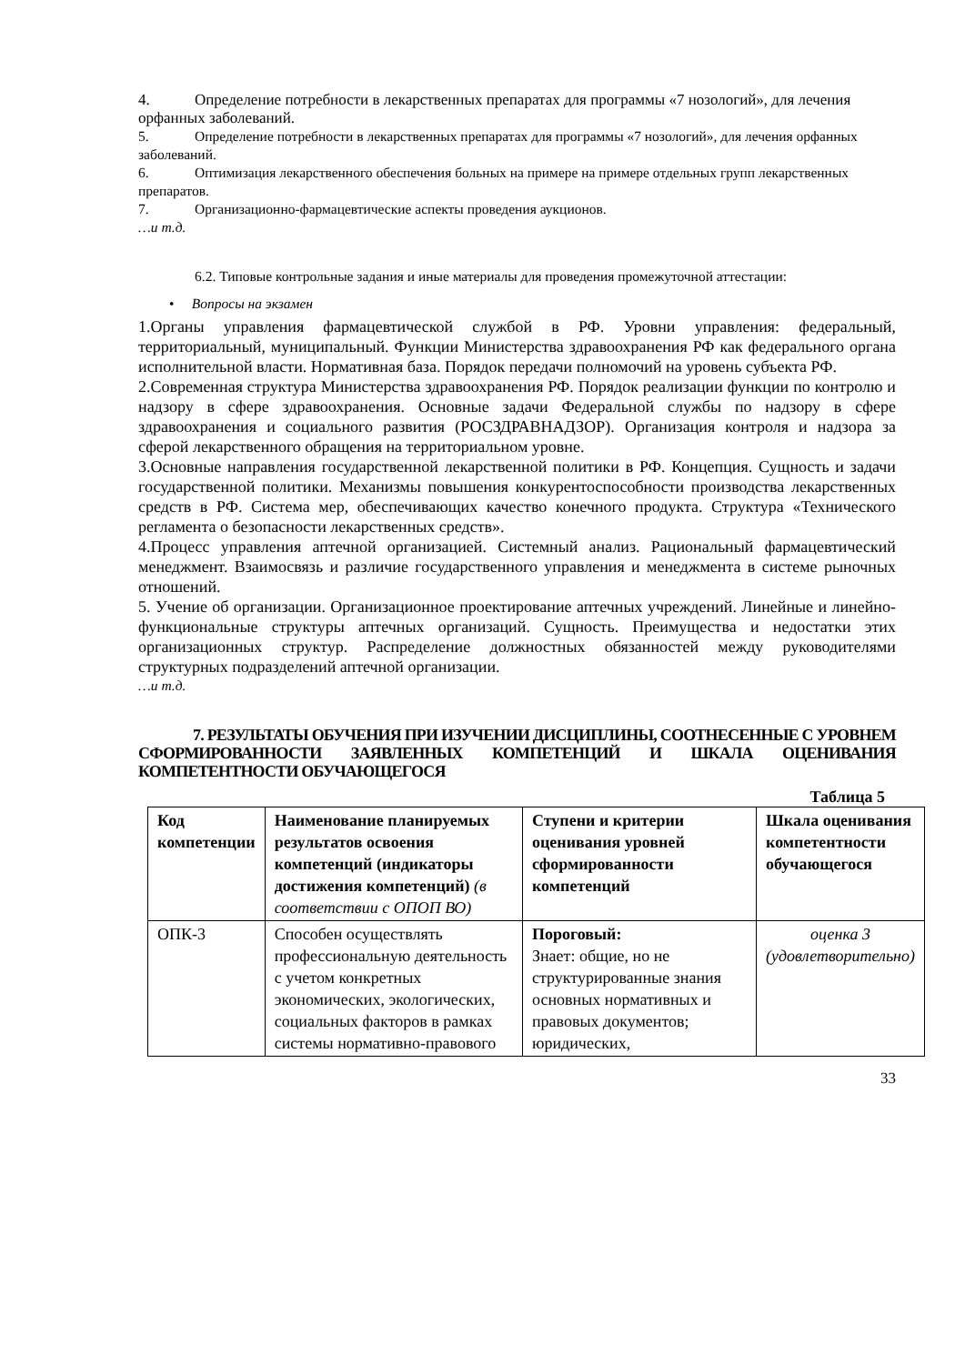4. Определение потребности в лекарственных препаратах для программы «7 нозологий», для лечения орфанных заболеваний.
5. Определение потребности в лекарственных препаратах для программы «7 нозологий», для лечения орфанных заболеваний.
6. Оптимизация лекарственного обеспечения больных на примере на примере отдельных групп лекарственных препаратов.
7. Организационно-фармацевтические аспекты проведения аукционов.
…и т.д.
6.2. Типовые контрольные задания и иные материалы для проведения промежуточной аттестации:
• Вопросы на экзамен
1.Органы управления фармацевтической службой в РФ. Уровни управления: федеральный, территориальный, муниципальный. Функции Министерства здравоохранения РФ как федерального органа исполнительной власти. Нормативная база. Порядок передачи полномочий на уровень субъекта РФ.
2.Современная структура Министерства здравоохранения РФ. Порядок реализации функции по контролю и надзору в сфере здравоохранения. Основные задачи Федеральной службы по надзору в сфере здравоохранения и социального развития (РОСЗДРАВНАДЗОР). Организация контроля и надзора за сферой лекарственного обращения на территориальном уровне.
3.Основные направления государственной лекарственной политики в РФ. Концепция. Сущность и задачи государственной политики. Механизмы повышения конкурентоспособности производства лекарственных средств в РФ. Система мер, обеспечивающих качество конечного продукта. Структура «Технического регламента о безопасности лекарственных средств».
4.Процесс управления аптечной организацией. Системный анализ. Рациональный фармацевтический менеджмент. Взаимосвязь и различие государственного управления и менеджмента в системе рыночных отношений.
5. Учение об организации. Организационное проектирование аптечных учреждений. Линейные и линейно-функциональные структуры аптечных организаций. Сущность. Преимущества и недостатки этих организационных структур. Распределение должностных обязанностей между руководителями структурных подразделений аптечной организации.
…и т.д.
7. РЕЗУЛЬТАТЫ ОБУЧЕНИЯ ПРИ ИЗУЧЕНИИ ДИСЦИПЛИНЫ, СООТНЕСЕННЫЕ С УРОВНЕМ СФОРМИРОВАННОСТИ ЗАЯВЛЕННЫХ КОМПЕТЕНЦИЙ И ШКАЛА ОЦЕНИВАНИЯ КОМПЕТЕНТНОСТИ ОБУЧАЮЩЕГОСЯ
Таблица 5
| Код компетенции | Наименование планируемых результатов освоения компетенций (индикаторы достижения компетенций) (в соответствии с ОПОП ВО) | Ступени и критерии оценивания уровней сформированности компетенций | Шкала оценивания компетентности обучающегося |
| ОПК-3 | Способен осуществлять профессиональную деятельность с учетом конкретных экономических, экологических, социальных факторов в рамках системы нормативно-правового | Пороговый: Знает: общие, но не структурированные знания основных нормативных и правовых документов; юридических, | оценка 3 (удовлетворительно) |
33